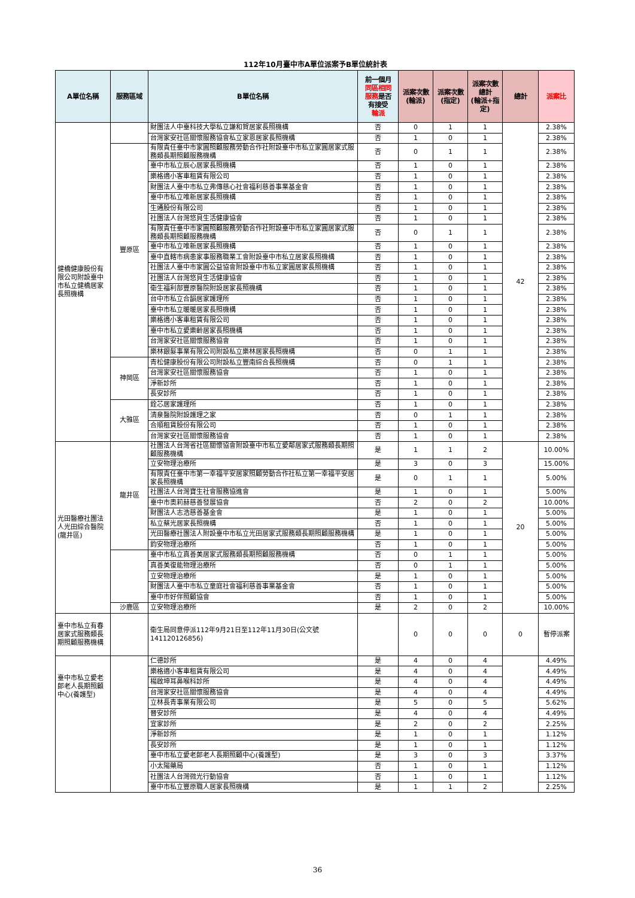112年10月臺中市A單位派案予B單位統計表
| A單位名稱 | 服務區域 | B單位名稱 | 前一個月 同區相同 服務 是否 有接受 輪派 | 派案次數 (輪派) | 派案次數 (指定) | 派案次數 總計 (輪派+指 定) | 總計 | 派案比 |
| --- | --- | --- | --- | --- | --- | --- | --- | --- |
| 健橋健康股份有限公司附設臺中市私立健橋居家長照機構 | | 財團法人中臺科技大學私立謙和賀居家長照機構 | 否 | 0 | 1 | 1 | 42 | 2.38% |
| | | 台灣家安社區關懷服務協會私立家恩居家長照機構 | 否 | 1 | 0 | 1 | | 2.38% |
| | 豐原區 | 有限責任臺中市家圓照顧服務勞動合作社附設臺中市私立家圓居家式服務類長期照顧服務機構 | 否 | 0 | 1 | 1 | | 2.38% |
| | | 臺中市私立辰心居家長照機構 | 否 | 1 | 0 | 1 | | 2.38% |
| | | 樂格適小客車租賃有限公司 | 否 | 1 | 0 | 1 | | 2.38% |
| | | 財團法人臺中市私立弗傳慈心社會福利慈善事業基金會 | 否 | 1 | 0 | 1 | | 2.38% |
| | | 臺中市私立唯新居家長照機構 | 否 | 1 | 0 | 1 | | 2.38% |
| | | 生通股份有限公司 | 否 | 1 | 0 | 1 | | 2.38% |
| | | 社團法人台灣悠貝生活健康協會 | 否 | 1 | 0 | 1 | | 2.38% |
| | | 有限責任臺中市家圓照顧服務勞動合作社附設臺中市私立家圓居家式服務類長期照顧服務機構 | 否 | 0 | 1 | 1 | | 2.38% |
| | | 臺中市私立唯新居家長照機構 | 否 | 1 | 0 | 1 | | 2.38% |
| | | 臺中直轄市病患家事服務職業工會附設臺中市私立居家長照機構 | 否 | 1 | 0 | 1 | | 2.38% |
| | | 社團法人臺中市家圓公益協會附設臺中市私立家圓居家長照機構 | 否 | 1 | 0 | 1 | | 2.38% |
| | | 社團法人台灣悠貝生活健康協會 | 否 | 1 | 0 | 1 | | 2.38% |
| | | 衛生福利部豐原醫院附設居家長照機構 | 否 | 1 | 0 | 1 | | 2.38% |
| | | 台中市私立合韻居家護理所 | 否 | 1 | 0 | 1 | | 2.38% |
| | | 臺中市私立暖暖居家長照機構 | 否 | 1 | 0 | 1 | | 2.38% |
| | | 樂格適小客車租賃有限公司 | 否 | 1 | 0 | 1 | | 2.38% |
| | | 臺中市私立愛樂齡居家長照機構 | 否 | 1 | 0 | 1 | | 2.38% |
| | | 台灣家安社區關懷服務協會 | 否 | 1 | 0 | 1 | | 2.38% |
| | | 樂林銀髮事業有限公司附設私立樂林居家長照機構 | 否 | 0 | 1 | 1 | | 2.38% |
| | 神岡區 | 青松健康股份有限公司附設私立豐南綜合長照機構 | 否 | 0 | 1 | 1 | | 2.38% |
| | | 台灣家安社區關懷服務協會 | 否 | 1 | 0 | 1 | | 2.38% |
| | | 淨新診所 | 否 | 1 | 0 | 1 | | 2.38% |
| | | 長安診所 | 否 | 1 | 0 | 1 | | 2.38% |
| | 大雅區 | 銓芯居家護理所 | 否 | 1 | 0 | 1 | | 2.38% |
| | | 清泉醫院附設護理之家 | 否 | 0 | 1 | 1 | | 2.38% |
| | | 合順租賃股份有限公司 | 否 | 1 | 0 | 1 | | 2.38% |
| | | 台灣家安社區關懷服務協會 | 否 | 1 | 0 | 1 | | 2.38% |
| 光田醫療社團法人光田綜合醫院(龍井區) | 龍井區 | 社團法人台灣省社區關懷協會附設臺中市私立愛鄰居家式服務類長期照顧服務機構 | 是 | 1 | 1 | 2 | 20 | 10.00% |
| | | 立安物理治療所 | 是 | 3 | 0 | 3 | | 15.00% |
| | | 有限責任臺中市第一幸福平安居家照顧勞動合作社私立第一幸福平安居家長照機構 | 是 | 0 | 1 | 1 | | 5.00% |
| | | 社團法人台灣寶生社會服務協進會 | 是 | 1 | 0 | 1 | | 5.00% |
| | | 臺中市奧莉赫慈善發展協會 | 否 | 2 | 0 | 2 | | 10.00% |
| | | 財團法人志浩慈善基金會 | 是 | 1 | 0 | 1 | | 5.00% |
| | | 私立蔡光居家長照機構 | 否 | 1 | 0 | 1 | | 5.00% |
| | | 光田醫療社團法人附設臺中市私立光田居家式服務類長期照顧服務機構 | 是 | 1 | 0 | 1 | | 5.00% |
| | | 鈞安物理治療所 | 否 | 1 | 0 | 1 | | 5.00% |
| | | 臺中市私立真善美居家式服務類長期照顧服務機構 | 否 | 0 | 1 | 1 | | 5.00% |
| | | 真善美復能物理治療所 | 否 | 0 | 1 | 1 | | 5.00% |
| | | 立安物理治療所 | 是 | 1 | 0 | 1 | | 5.00% |
| | | 財團法人臺中市私立童庭社會福利慈善事業基金會 | 否 | 1 | 0 | 1 | | 5.00% |
| | | 臺中市好伴照顧協會 | 否 | 1 | 0 | 1 | | 5.00% |
| | 沙鹿區 | 立安物理治療所 | 是 | 2 | 0 | 2 | | 10.00% |
| 臺中市私立有春居家式服務類長期照顧服務機構 | | 衛生局同意停派112年9月21日至112年11月30日(公文號141120126856) | | 0 | 0 | 0 | 0 | 暫停派案 |
| 臺中市私立愛老郎老人長期照顧中心(養護型) | | 仁德診所 | 是 | 4 | 0 | 4 | | 4.49% |
| | | 樂格適小客車租賃有限公司 | 是 | 4 | 0 | 4 | | 4.49% |
| | | 楊啟坤耳鼻喉科診所 | 是 | 4 | 0 | 4 | | 4.49% |
| | | 台灣家安社區關懷服務協會 | 是 | 4 | 0 | 4 | | 4.49% |
| | | 立林長青事業有限公司 | 是 | 5 | 0 | 5 | | 5.62% |
| | | 晉安診所 | 是 | 4 | 0 | 4 | | 4.49% |
| | | 宜家診所 | 是 | 2 | 0 | 2 | | 2.25% |
| | | 淨新診所 | 是 | 1 | 0 | 1 | | 1.12% |
| | | 長安診所 | 是 | 1 | 0 | 1 | | 1.12% |
| | | 臺中市私立愛老郎老人長期照顧中心(養護型) | 是 | 3 | 0 | 3 | | 3.37% |
| | | 小太陽藥局 | 否 | 1 | 0 | 1 | | 1.12% |
| | | 社團法人台灣微光行動協會 | 否 | 1 | 0 | 1 | | 1.12% |
| | | 臺中市私立豐原職人居家長照機構 | 是 | 1 | 1 | 2 | | 2.25% |
36